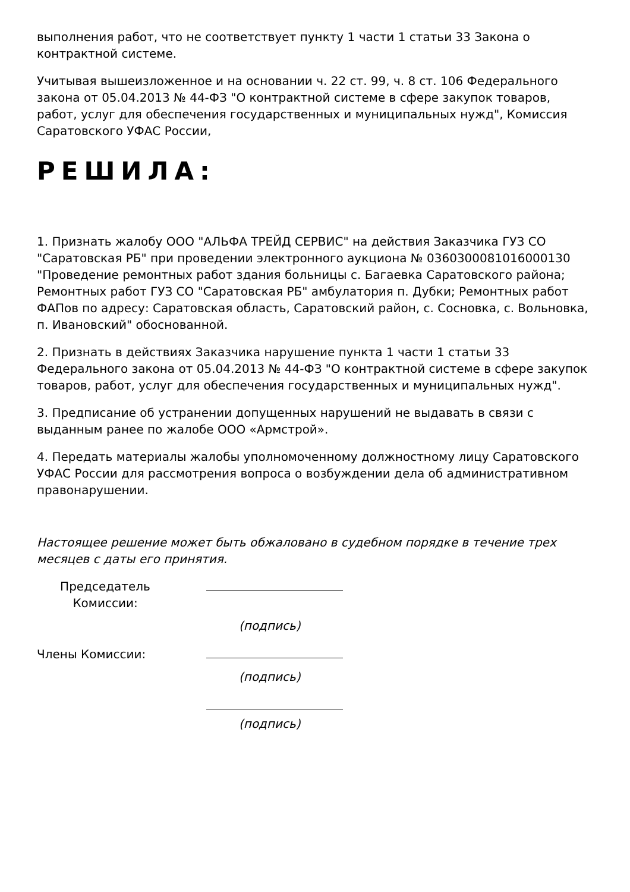выполнения работ, что не соответствует пункту 1 части 1 статьи 33 Закона о контрактной системе.
Учитывая вышеизложенное и на основании ч. 22 ст. 99, ч. 8 ст. 106 Федерального закона от 05.04.2013 № 44-ФЗ "О контрактной системе в сфере закупок товаров, работ, услуг для обеспечения государственных и муниципальных нужд", Комиссия Саратовского УФАС России,
РЕШИЛА:
1. Признать жалобу ООО "АЛЬФА ТРЕЙД СЕРВИС" на действия Заказчика ГУЗ СО "Саратовская РБ" при проведении электронного аукциона № 0360300081016000130 "Проведение ремонтных работ здания больницы с. Багаевка Саратовского района; Ремонтных работ ГУЗ СО "Саратовская РБ" амбулатория п. Дубки; Ремонтных работ ФАПов по адресу: Саратовская область, Саратовский район, с. Сосновка, с. Вольновка, п. Ивановский" обоснованной.
2. Признать в действиях Заказчика нарушение пункта 1 части 1 статьи 33 Федерального закона от 05.04.2013 № 44-ФЗ "О контрактной системе в сфере закупок товаров, работ, услуг для обеспечения государственных и муниципальных нужд".
3. Предписание об устранении допущенных нарушений не выдавать в связи с выданным ранее по жалобе ООО «Армстрой».
4. Передать материалы жалобы уполномоченному должностному лицу Саратовского УФАС России для рассмотрения вопроса о возбуждении дела об административном правонарушении.
Настоящее решение может быть обжаловано в судебном порядке в течение трех месяцев с даты его принятия.
Председатель Комиссии:
(подпись)
Члены Комиссии:
(подпись)
(подпись)